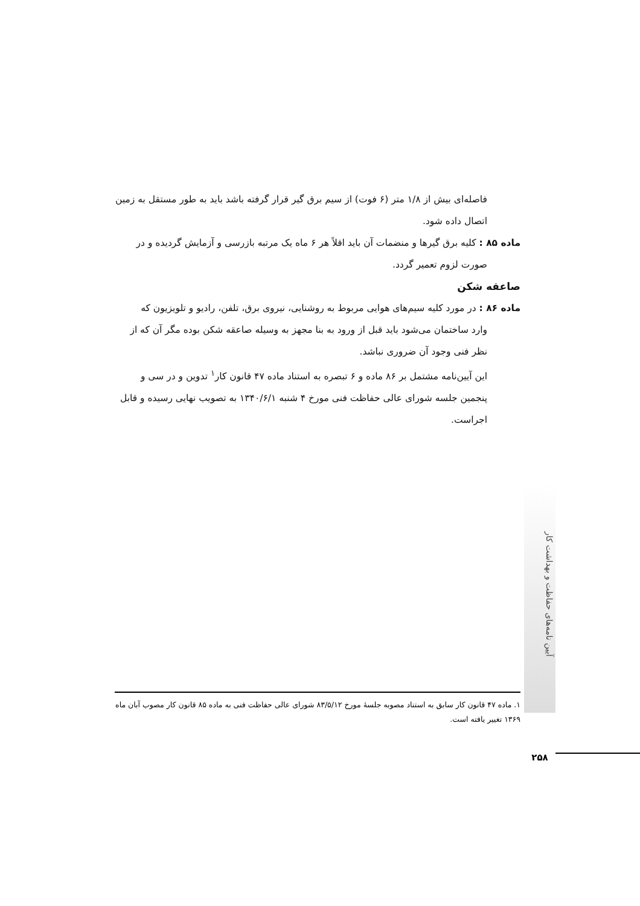فاصله‌ای بیش از ۱/۸ متر (۶ فوت) از سیم برق گیر قرار گرفته باشد باید به طور مستقل به زمین اتصال داده شود.
ماده ۸۵ : کلیه برق گیرها و منضمات آن باید اقلاً هر ۶ ماه یک مرتبه بازرسی و آزمایش گردیده و در
صورت لزوم تعمیر گردد.
صاعقه شکن
ماده ۸۶ : در مورد کلیه سیم‌های هوایی مربوط به روشنایی، نیروی برق، تلفن، رادیو و تلویزیون که
وارد ساختمان می‌شود باید قبل از ورود به بنا مجهز به وسیله صاعقه شکن بوده مگر آن که از نظر فنی وجود آن ضروری نباشد.
این آیین‌نامه مشتمل بر ۸۶ ماده و ۶ تبصره به استناد ماده ۴۷ قانون کار<sup>۱</sup> تدوین و در سی و پنجمین جلسه شورای عالی حفاظت فنی مورخ ۴ شنبه ۱۳۴۰/۶/۱ به تصویب نهایی رسیده و قابل اجراست.
آیین نامه‌های حفاظت و بهداشت کار
۱. ماده ۴۷ قانون کار سابق به استناد مصوبه جلسهٔ مورخ ۸۳/۵/۱۲ شورای عالی حفاظت فنی به ماده ۸۵ قانون کار مصوب آبان ماه ۱۳۶۹ تغییر یافته است.
۲۵۸